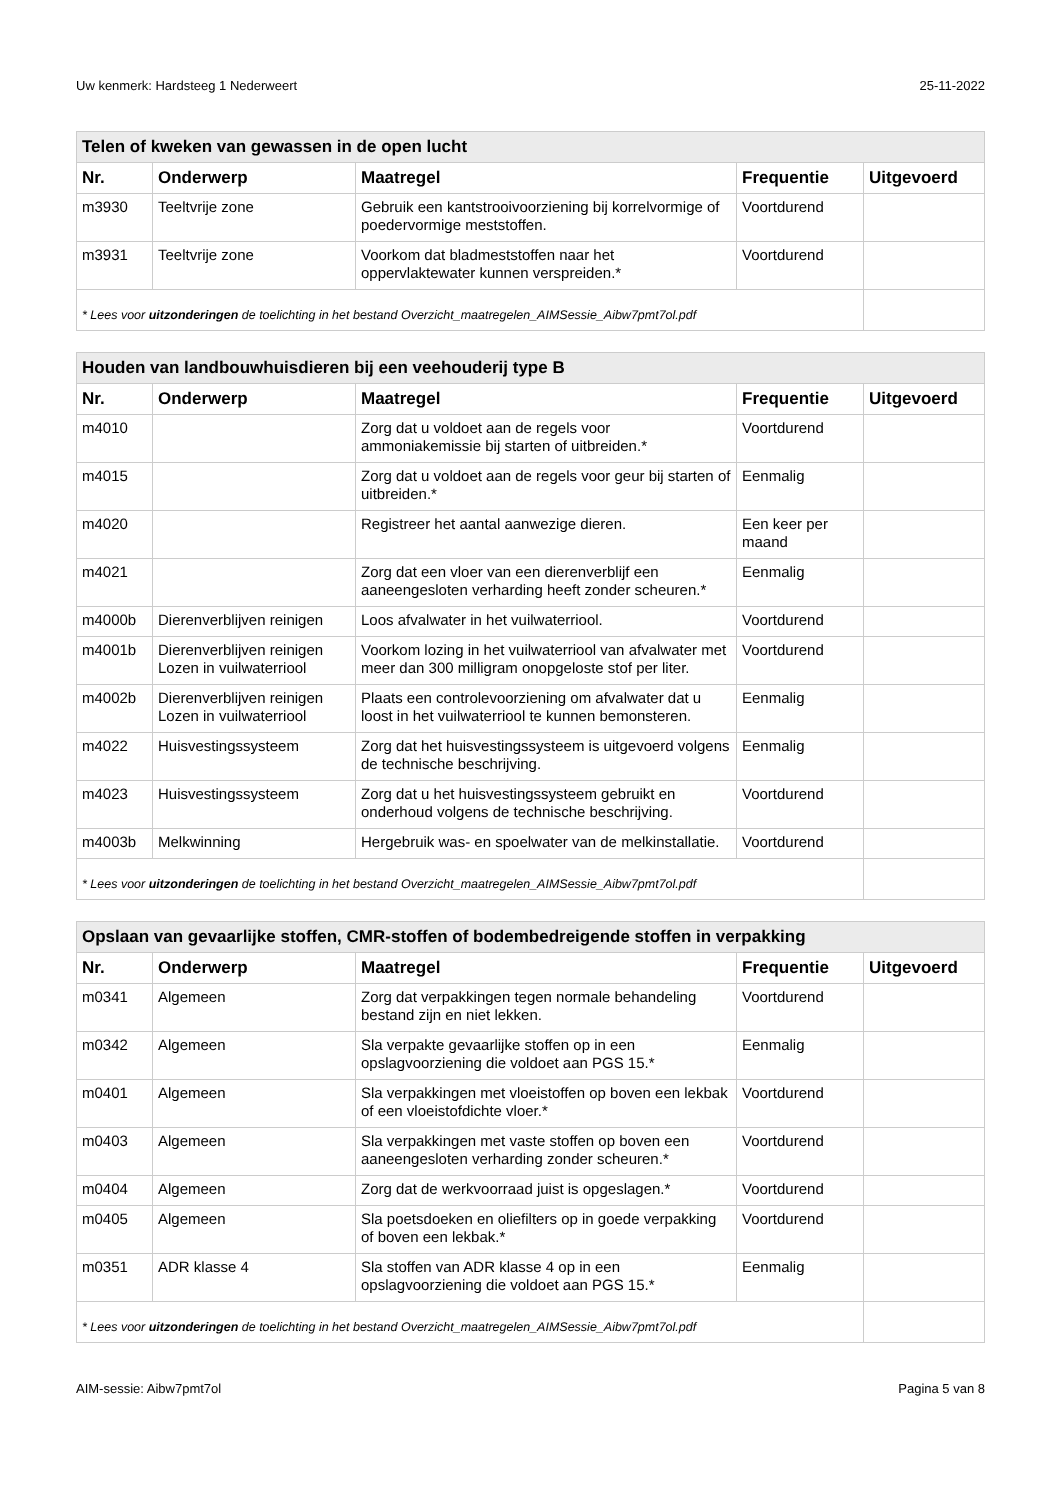Uw kenmerk: Hardsteeg 1 Nederweert 25-11-2022
| Telen of kweken van gewassen in de open lucht | | | | |
| --- | --- | --- | --- | --- |
| Nr. | Onderwerp | Maatregel | Frequentie | Uitgevoerd |
| m3930 | Teeltvrije zone | Gebruik een kantstrooivoorziening bij korrelvormige of poedervormige meststoffen. | Voortdurend | |
| m3931 | Teeltvrije zone | Voorkom dat bladmeststoffen naar het oppervlaktewater kunnen verspreiden.* | Voortdurend | |
| * Lees voor uitzonderingen de toelichting in het bestand Overzicht_maatregelen_AIMSessie_Aibw7pmt7ol.pdf | | | | |
| Houden van landbouwhuisdieren bij een veehouderij type B | | | | |
| --- | --- | --- | --- | --- |
| Nr. | Onderwerp | Maatregel | Frequentie | Uitgevoerd |
| m4010 | | Zorg dat u voldoet aan de regels voor ammoniakemissie bij starten of uitbreiden.* | Voortdurend | |
| m4015 | | Zorg dat u voldoet aan de regels voor geur bij starten of uitbreiden.* | Eenmalig | |
| m4020 | | Registreer het aantal aanwezige dieren. | Een keer per maand | |
| m4021 | | Zorg dat een vloer van een dierenverblijf een aaneengesloten verharding heeft zonder scheuren.* | Eenmalig | |
| m4000b | Dierenverblijven reinigen | Loos afvalwater in het vuilwaterriool. | Voortdurend | |
| m4001b | Dierenverblijven reinigen Lozen in vuilwaterriool | Voorkom lozing in het vuilwaterriool van afvalwater met meer dan 300 milligram onopgeloste stof per liter. | Voortdurend | |
| m4002b | Dierenverblijven reinigen Lozen in vuilwaterriool | Plaats een controlevoorziening om afvalwater dat u loost in het vuilwaterriool te kunnen bemonsteren. | Eenmalig | |
| m4022 | Huisvestingssysteem | Zorg dat het huisvestingssysteem is uitgevoerd volgens de technische beschrijving. | Eenmalig | |
| m4023 | Huisvestingssysteem | Zorg dat u het huisvestingssysteem gebruikt en onderhoud volgens de technische beschrijving. | Voortdurend | |
| m4003b | Melkwinning | Hergebruik was- en spoelwater van de melkinstallatie. | Voortdurend | |
| * Lees voor uitzonderingen de toelichting in het bestand Overzicht_maatregelen_AIMSessie_Aibw7pmt7ol.pdf | | | | |
| Opslaan van gevaarlijke stoffen, CMR-stoffen of bodembedreigende stoffen in verpakking | | | | |
| --- | --- | --- | --- | --- |
| Nr. | Onderwerp | Maatregel | Frequentie | Uitgevoerd |
| m0341 | Algemeen | Zorg dat verpakkingen tegen normale behandeling bestand zijn en niet lekken. | Voortdurend | |
| m0342 | Algemeen | Sla verpakte gevaarlijke stoffen op in een opslagvoorziening die voldoet aan PGS 15.* | Eenmalig | |
| m0401 | Algemeen | Sla verpakkingen met vloeistoffen op boven een lekbak of een vloeistofdichte vloer.* | Voortdurend | |
| m0403 | Algemeen | Sla verpakkingen met vaste stoffen op boven een aaneengesloten verharding zonder scheuren.* | Voortdurend | |
| m0404 | Algemeen | Zorg dat de werkvoorraad juist is opgeslagen.* | Voortdurend | |
| m0405 | Algemeen | Sla poetsdoeken en oliefilters op in goede verpakking of boven een lekbak.* | Voortdurend | |
| m0351 | ADR klasse 4 | Sla stoffen van ADR klasse 4 op in een opslagvoorziening die voldoet aan PGS 15.* | Eenmalig | |
| * Lees voor uitzonderingen de toelichting in het bestand Overzicht_maatregelen_AIMSessie_Aibw7pmt7ol.pdf | | | | |
AIM-sessie: Aibw7pmt7ol Pagina 5 van 8